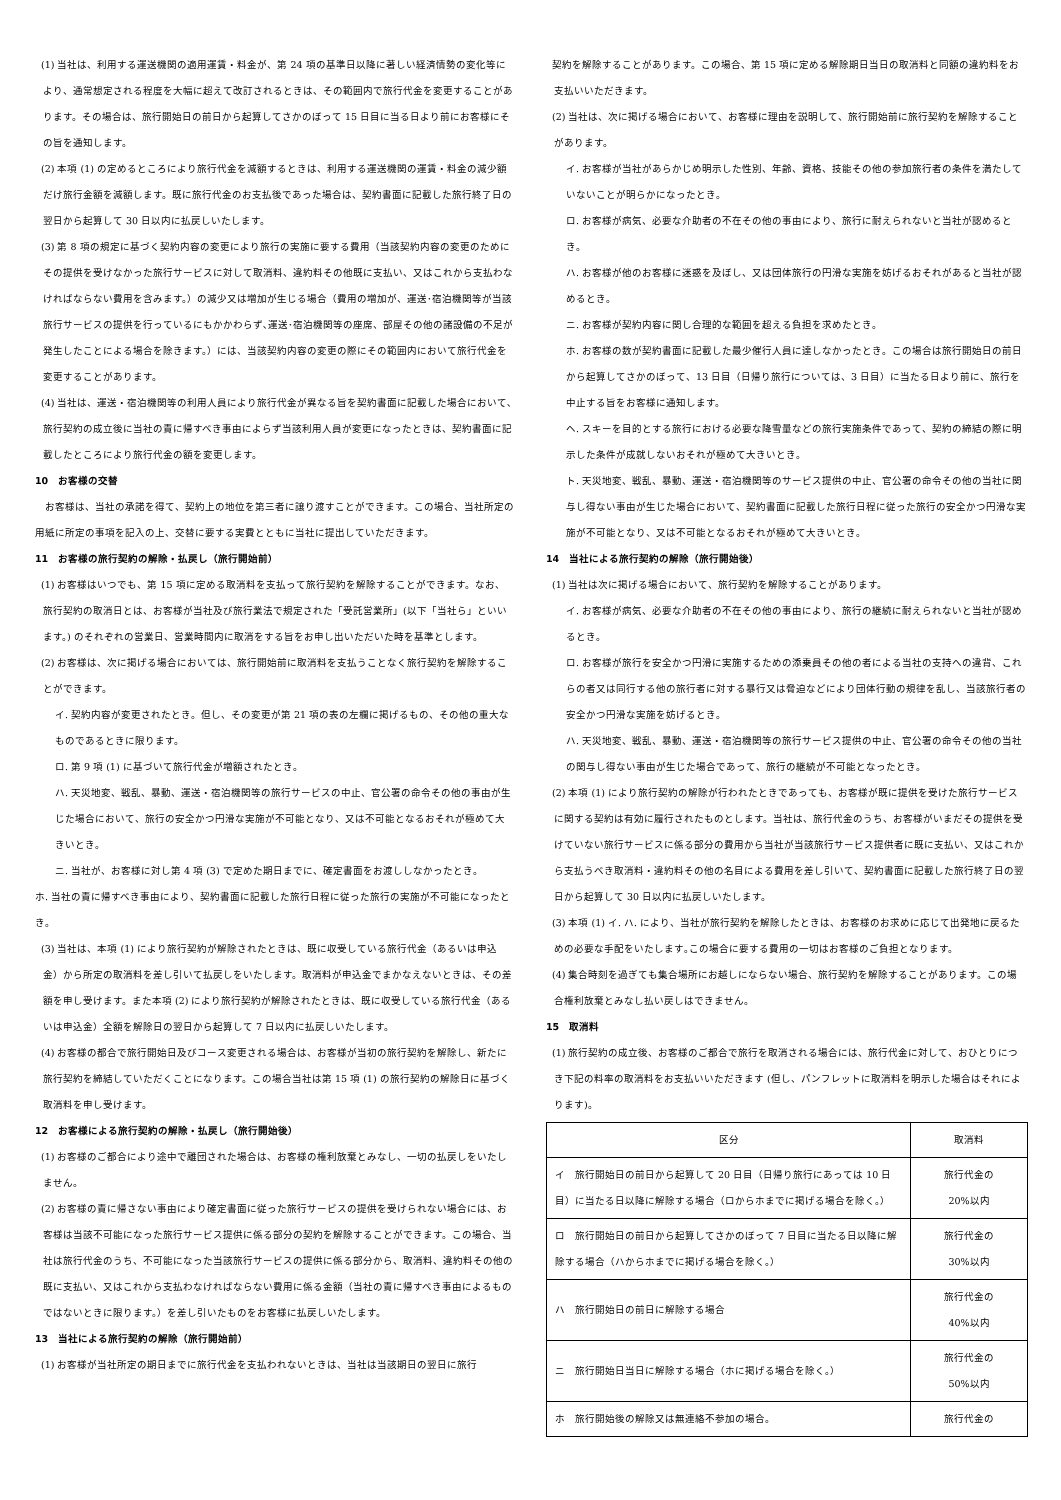(1) 当社は、利用する運送機関の適用運賃・料金が、第 24 項の基準日以降に著しい経済情勢の変化等により、通常想定される程度を大幅に超えて改訂されるときは、その範囲内で旅行代金を変更することがあります。その場合は、旅行開始日の前日から起算してさかのぼって 15 日目に当る日より前にお客様にその旨を通知します。
(2) 本項 (1) の定めるところにより旅行代金を減額するときは、利用する運送機関の運賃・料金の減少額だけ旅行金額を減額します。既に旅行代金のお支払後であった場合は、契約書面に記載した旅行終了日の翌日から起算して 30 日以内に払戻しいたします。
(3) 第 8 項の規定に基づく契約内容の変更により旅行の実施に要する費用（当該契約内容の変更のためにその提供を受けなかった旅行サービスに対して取消料、違約料その他既に支払い、又はこれから支払わなければならない費用を含みます。）の減少又は増加が生じる場合（費用の増加が、運送･宿泊機関等が当該旅行サービスの提供を行っているにもかかわらず､運送･宿泊機関等の座席、部屋その他の諸設備の不足が発生したことによる場合を除きます。）には、当該契約内容の変更の際にその範囲内において旅行代金を変更することがあります。
(4) 当社は、運送・宿泊機関等の利用人員により旅行代金が異なる旨を契約書面に記載した場合において､旅行契約の成立後に当社の責に帰すべき事由によらず当該利用人員が変更になったときは、契約書面に記載したところにより旅行代金の額を変更します。
10　お客様の交替
　お客様は、当社の承諾を得て、契約上の地位を第三者に譲り渡すことができます。この場合、当社所定の用紙に所定の事項を記入の上、交替に要する実費とともに当社に提出していただきます。
11　お客様の旅行契約の解除・払戻し（旅行開始前）
(1) お客様はいつでも、第 15 項に定める取消料を支払って旅行契約を解除することができます。なお、旅行契約の取消日とは、お客様が当社及び旅行業法で規定された「受託営業所」(以下「当社ら」といいます。) のそれぞれの営業日、営業時間内に取消をする旨をお申し出いただいた時を基準とします。
(2) お客様は、次に掲げる場合においては、旅行開始前に取消料を支払うことなく旅行契約を解除することができます。
イ. 契約内容が変更されたとき。但し、その変更が第 21 項の表の左欄に掲げるもの、その他の重大なものであるときに限ります。
ロ. 第 9 項 (1) に基づいて旅行代金が増額されたとき。
ハ. 天災地変、戦乱、暴動、運送・宿泊機関等の旅行サービスの中止、官公署の命令その他の事由が生じた場合において、旅行の安全かつ円滑な実施が不可能となり、又は不可能となるおそれが極めて大きいとき。
ニ. 当社が、お客様に対し第 4 項 (3) で定めた期日までに、確定書面をお渡ししなかったとき。
ホ. 当社の責に帰すべき事由により、契約書面に記載した旅行日程に従った旅行の実施が不可能になったとき。
(3) 当社は、本項 (1) により旅行契約が解除されたときは、既に収受している旅行代金（あるいは申込金）から所定の取消料を差し引いて払戻しをいたします。取消料が申込金でまかなえないときは、その差額を申し受けます。また本項 (2) により旅行契約が解除されたときは、既に収受している旅行代金（あるいは申込金）全額を解除日の翌日から起算して 7 日以内に払戻しいたします。
(4) お客様の都合で旅行開始日及びコース変更される場合は、お客様が当初の旅行契約を解除し、新たに旅行契約を締結していただくことになります。この場合当社は第 15 項 (1) の旅行契約の解除日に基づく取消料を申し受けます。
12　お客様による旅行契約の解除・払戻し（旅行開始後）
(1) お客様のご都合により途中で離団された場合は、お客様の権利放棄とみなし、一切の払戻しをいたしません。
(2) お客様の責に帰さない事由により確定書面に従った旅行サービスの提供を受けられない場合には、お客様は当該不可能になった旅行サービス提供に係る部分の契約を解除することができます。この場合、当社は旅行代金のうち、不可能になった当該旅行サービスの提供に係る部分から、取消料、違約料その他の既に支払い、又はこれから支払わなければならない費用に係る金額（当社の責に帰すべき事由によるものではないときに限ります。）を差し引いたものをお客様に払戻しいたします。
13　当社による旅行契約の解除（旅行開始前）
(1) お客様が当社所定の期日までに旅行代金を支払われないときは、当社は当該期日の翌日に旅行
契約を解除することがあります。この場合、第 15 項に定める解除期日当日の取消料と同額の違約料をお支払いいただきます。
(2) 当社は、次に掲げる場合において、お客様に理由を説明して、旅行開始前に旅行契約を解除することがあります。
イ. お客様が当社があらかじめ明示した性別、年齢、資格、技能その他の参加旅行者の条件を満たしていないことが明らかになったとき。
ロ. お客様が病気、必要な介助者の不在その他の事由により、旅行に耐えられないと当社が認めるとき。
ハ. お客様が他のお客様に迷惑を及ぼし、又は団体旅行の円滑な実施を妨げるおそれがあると当社が認めるとき。
ニ. お客様が契約内容に関し合理的な範囲を超える負担を求めたとき。
ホ. お客様の数が契約書面に記載した最少催行人員に達しなかったとき。この場合は旅行開始日の前日から起算してさかのぼって、13 日目（日帰り旅行については、3 日目）に当たる日より前に、旅行を中止する旨をお客様に通知します。
ヘ. スキーを目的とする旅行における必要な降雪量などの旅行実施条件であって、契約の締結の際に明示した条件が成就しないおそれが極めて大きいとき。
ト. 天災地変、戦乱、暴動、運送・宿泊機関等のサービス提供の中止、官公署の命令その他の当社に関与し得ない事由が生じた場合において、契約書面に記載した旅行日程に従った旅行の安全かつ円滑な実施が不可能となり、又は不可能となるおそれが極めて大きいとき。
14　当社による旅行契約の解除（旅行開始後）
(1) 当社は次に掲げる場合において、旅行契約を解除することがあります。
イ. お客様が病気、必要な介助者の不在その他の事由により、旅行の継続に耐えられないと当社が認めるとき。
ロ. お客様が旅行を安全かつ円滑に実施するための添乗員その他の者による当社の支持への違背、これらの者又は同行する他の旅行者に対する暴行又は脅迫などにより団体行動の規律を乱し、当該旅行者の安全かつ円滑な実施を妨げるとき。
ハ. 天災地変、戦乱、暴動、運送・宿泊機関等の旅行サービス提供の中止、官公署の命令その他の当社の関与し得ない事由が生じた場合であって、旅行の継続が不可能となったとき。
(2) 本項 (1) により旅行契約の解除が行われたときであっても、お客様が既に提供を受けた旅行サービスに関する契約は有効に履行されたものとします。当社は、旅行代金のうち、お客様がいまだその提供を受けていない旅行サービスに係る部分の費用から当社が当該旅行サービス提供者に既に支払い、又はこれから支払うべき取消料・違約料その他の名目による費用を差し引いて、契約書面に記載した旅行終了日の翌日から起算して 30 日以内に払戻しいたします。
(3) 本項 (1) イ. ハ. により、当社が旅行契約を解除したときは、お客様のお求めに応じて出発地に戻るための必要な手配をいたします｡この場合に要する費用の一切はお客様のご負担となります。
(4) 集合時刻を過ぎても集合場所にお越しにならない場合、旅行契約を解除することがあります。この場合権利放棄とみなし払い戻しはできません。
15　取消料
(1) 旅行契約の成立後、お客様のご都合で旅行を取消される場合には、旅行代金に対して、おひとりにつき下記の料率の取消料をお支払いいただきます (但し、パンフレットに取消料を明示した場合はそれによります)。
| 区分 | 取消料 |
| イ 旅行開始日の前日から起算して 20 日目（日帰り旅行にあっては 10 日目）に当たる日以降に解除する場合（ロからホまでに掲げる場合を除く。） | 旅行代金の 20%以内 |
| ロ 旅行開始日の前日から起算してさかのぼって 7 日目に当たる日以降に解除する場合（ハからホまでに掲げる場合を除く。） | 旅行代金の 30%以内 |
| ハ 旅行開始日の前日に解除する場合 | 旅行代金の 40%以内 |
| ニ 旅行開始日当日に解除する場合（ホに掲げる場合を除く。） | 旅行代金の 50%以内 |
| ホ 旅行開始後の解除又は無連絡不参加の場合。 | 旅行代金の |